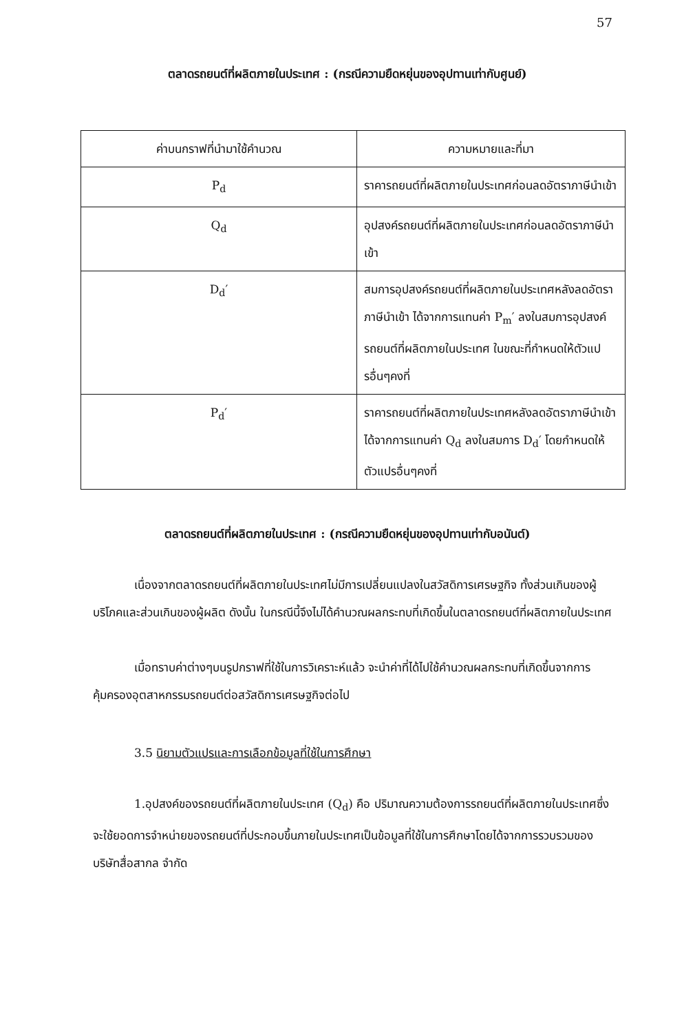57
ตลาดรถยนต์ที่ผลิตภายในประเทศ : (กรณีความยืดหยุ่นของอุปทานเท่ากับศูนย์)
| ค่าบนกราฟที่นำมาใช้คำนวณ | ความหมายและที่มา |
| --- | --- |
| P<sub>d</sub> | ราคารถยนต์ที่ผลิตภายในประเทศก่อนลดอัตราภาษีนำเข้า |
| Q<sub>d</sub> | อุปสงค์รถยนต์ที่ผลิตภายในประเทศก่อนลดอัตราภาษีนำเข้า |
| D<sub>d</sub>′ | สมการอุปสงค์รถยนต์ที่ผลิตภายในประเทศหลังลดอัตราภาษีนำเข้า ได้จากการแทนค่า P<sub>m</sub>′ ลงในสมการอุปสงค์รถยนต์ที่ผลิตภายในประเทศ ในขณะที่กำหนดให้ตัวแปรอื่นๆคงที่ |
| P<sub>d</sub>′ | ราคารถยนต์ที่ผลิตภายในประเทศหลังลดอัตราภาษีนำเข้า ได้จากการแทนค่า Q<sub>d</sub> ลงในสมการ D<sub>d</sub>′ โดยกำหนดให้ตัวแปรอื่นๆคงที่ |
ตลาดรถยนต์ที่ผลิตภายในประเทศ : (กรณีความยืดหยุ่นของอุปทานเท่ากับอนันต์)
เนื่องจากตลาดรถยนต์ที่ผลิตภายในประเทศไม่มีการเปลี่ยนแปลงในสวัสดิการเศรษฐกิจ ทั้งส่วนเกินของผู้บริโภคและส่วนเกินของผู้ผลิต ดังนั้น ในกรณีนี้จึงไม่ได้คำนวณผลกระทบที่เกิดขึ้นในตลาดรถยนต์ที่ผลิตภายในประเทศ
เมื่อทราบค่าต่างๆบนรูปกราฟที่ใช้ในการวิเคราะห์แล้ว จะนำค่าที่ได้ไปใช้คำนวณผลกระทบที่เกิดขึ้นจากการคุ้มครองอุตสาหกรรมรถยนต์ต่อสวัสดิการเศรษฐกิจต่อไป
3.5 นิยามตัวแปรและการเลือกข้อมูลที่ใช้ในการศึกษา
1.อุปสงค์ของรถยนต์ที่ผลิตภายในประเทศ (Q<sub>d</sub>) คือ ปริมาณความต้องการรถยนต์ที่ผลิตภายในประเทศซึ่งจะใช้ยอดการจำหน่ายของรถยนต์ที่ประกอบขึ้นภายในประเทศเป็นข้อมูลที่ใช้ในการศึกษาโดยได้จากการรวบรวมของบริษัทสื่อสากล จำกัด